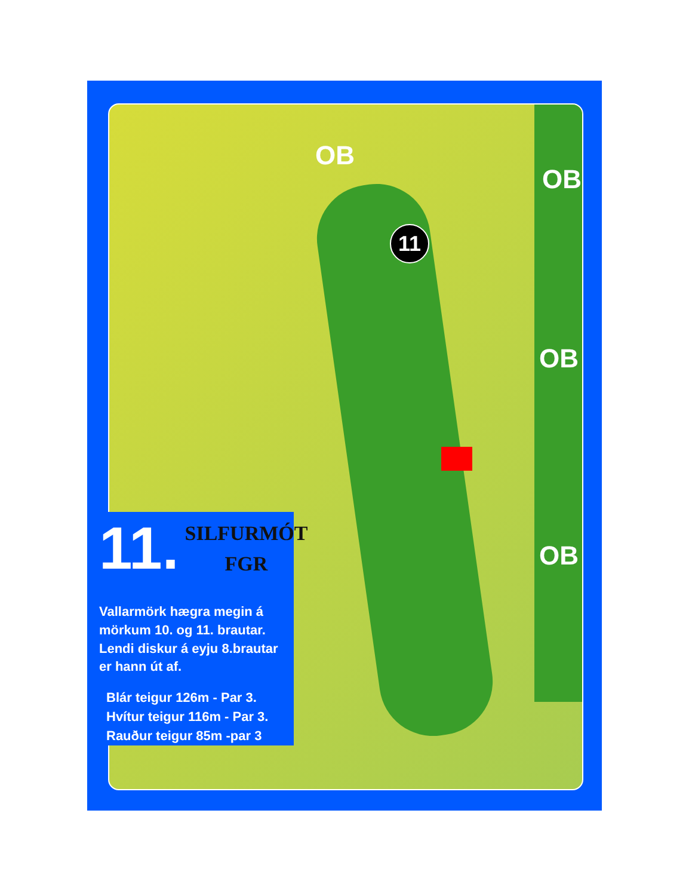OB
OB
OB
OB
11
11.
SILFURMÓT
FGR
Vallarmörk hægra megin á mörkum 10. og 11. brautar. Lendi diskur á eyju 8.brautar er hann út af.
Blár teigur 126m - Par 3.
Hvítur teigur 116m - Par 3.
Rauður teigur 85m -par 3